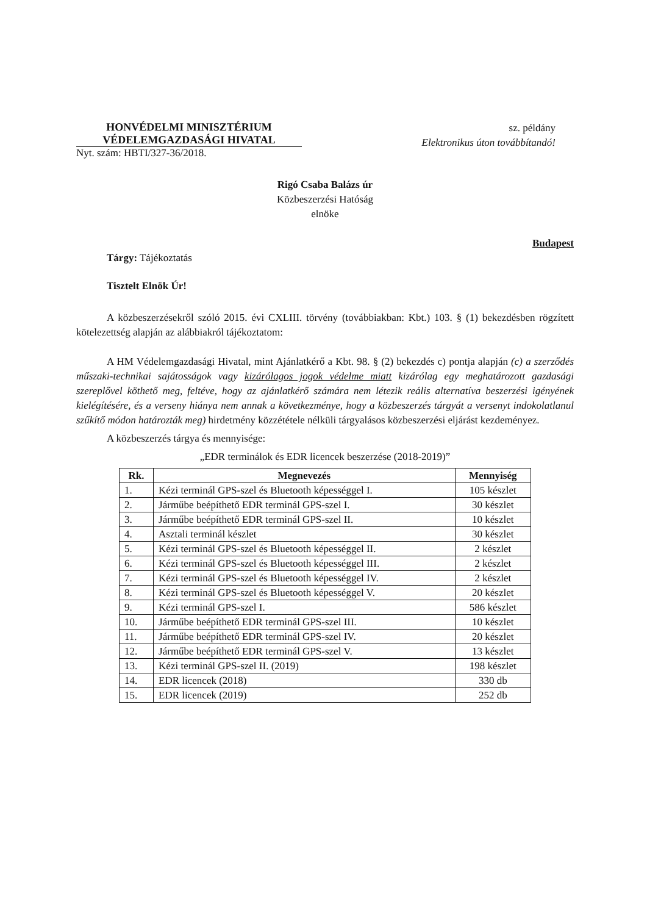HONVÉDELMI MINISZTÉRIUM
VÉDELEMGAZDASÁGI HIVATAL
Nyt. szám: HBTI/327-36/2018.
sz. példány
Elektronikus úton továbbítandó!
Rigó Csaba Balázs úr
Közbeszerzési Hatóság
elnöke
Budapest
Tárgy: Tájékoztatás
Tisztelt Elnök Úr!
A közbeszerzésekről szóló 2015. évi CXLIII. törvény (továbbiakban: Kbt.) 103. § (1) bekezdésben rögzített kötelezettség alapján az alábbiakról tájékoztatom:
A HM Védelemgazdasági Hivatal, mint Ajánlatkérő a Kbt. 98. § (2) bekezdés c) pontja alapján (c) a szerződés műszaki-technikai sajátosságok vagy kizárólagos jogok védelme miatt kizárólag egy meghatározott gazdasági szereplővel köthető meg, feltéve, hogy az ajánlatkérő számára nem létezik reális alternatíva beszerzési igényének kielégítésére, és a verseny hiánya nem annak a következménye, hogy a közbeszerzés tárgyát a versenyt indokolatlanul szűkítő módon határozták meg) hirdetmény közzététele nélküli tárgyalásos közbeszerzési eljárást kezdeményez.
A közbeszerzés tárgya és mennyisége:
„EDR terminálok és EDR licencek beszerzése (2018-2019)”
| Rk. | Megnevezés | Mennyiség |
| --- | --- | --- |
| 1. | Kézi terminál GPS-szel és Bluetooth képességgel I. | 105 készlet |
| 2. | Járműbe beépíthető EDR terminál GPS-szel I. | 30 készlet |
| 3. | Járműbe beépíthető EDR terminál GPS-szel II. | 10 készlet |
| 4. | Asztali terminál készlet | 30 készlet |
| 5. | Kézi terminál GPS-szel és Bluetooth képességgel II. | 2 készlet |
| 6. | Kézi terminál GPS-szel és Bluetooth képességgel III. | 2 készlet |
| 7. | Kézi terminál GPS-szel és Bluetooth képességgel IV. | 2 készlet |
| 8. | Kézi terminál GPS-szel és Bluetooth képességgel V. | 20 készlet |
| 9. | Kézi terminál GPS-szel I. | 586 készlet |
| 10. | Járműbe beépíthető EDR terminál GPS-szel III. | 10 készlet |
| 11. | Járműbe beépíthető EDR terminál GPS-szel IV. | 20 készlet |
| 12. | Járműbe beépíthető EDR terminál GPS-szel V. | 13 készlet |
| 13. | Kézi terminál GPS-szel II. (2019) | 198 készlet |
| 14. | EDR licencek (2018) | 330 db |
| 15. | EDR licencek (2019) | 252 db |